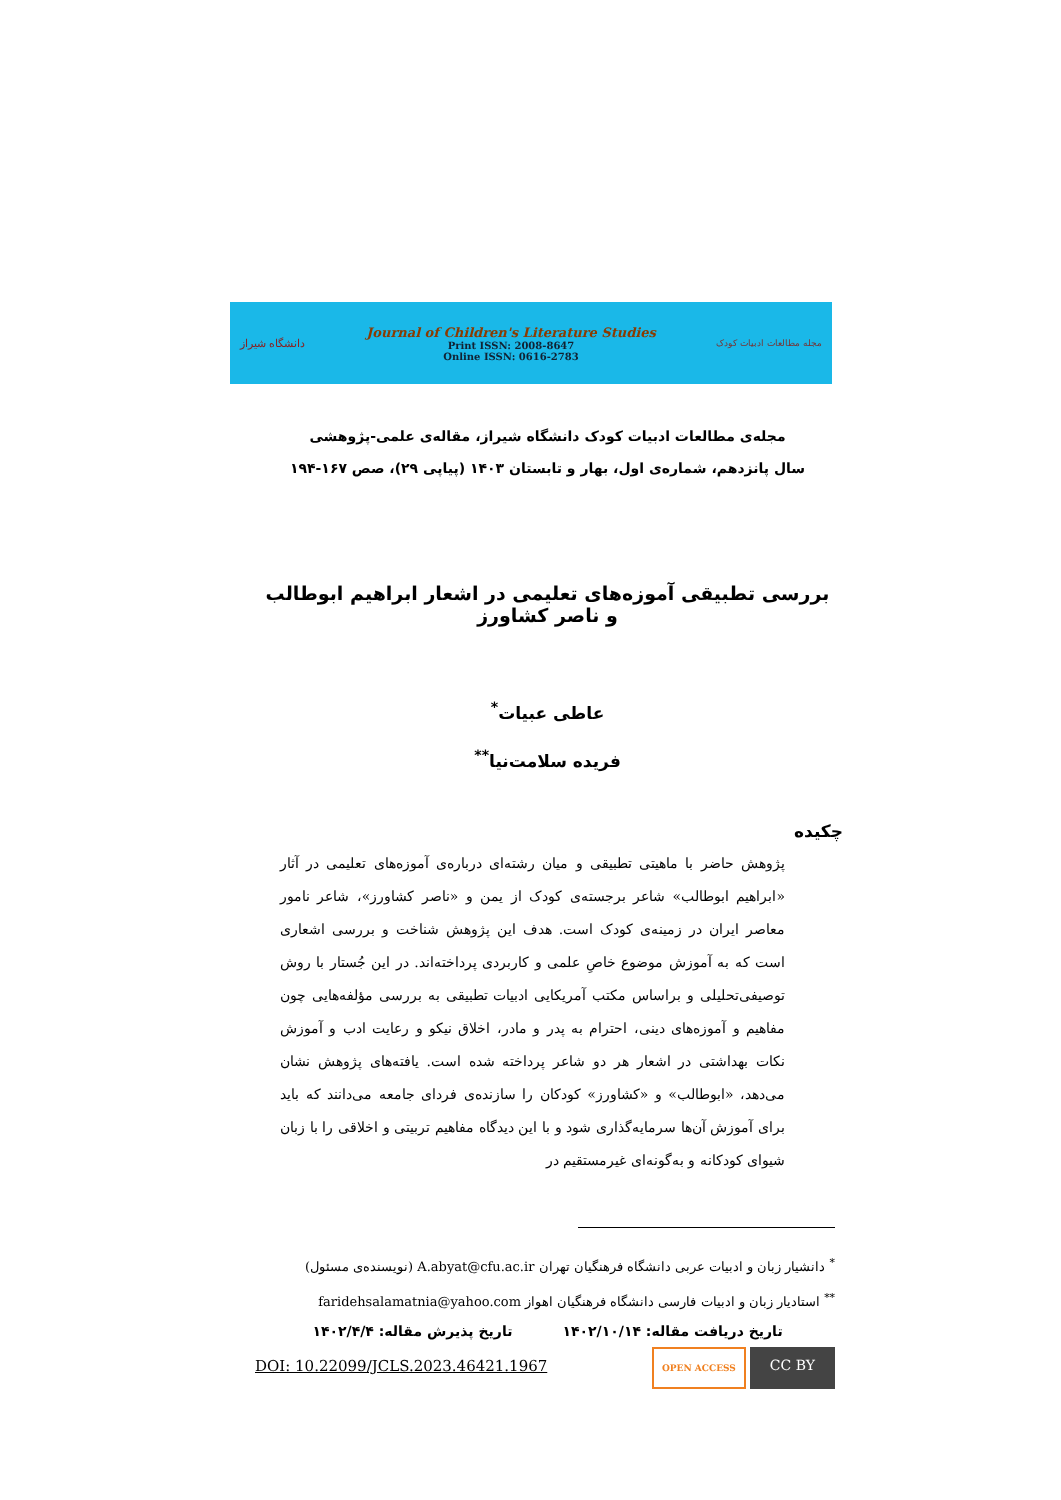دانشگاه شیراز
Journal of Children's Literature Studies
Print ISSN: 2008-8647
Online ISSN: 0616-2783
مجله مطالعات ادبیات کودک
مجله‌ی مطالعات ادبیات کودک دانشگاه شیراز، مقاله‌ی علمی-پژوهشی
سال پانزدهم، شماره‌ی اول، بهار و تابستان ۱۴۰۳ (پیاپی ۲۹)، صص ۱۶۷-۱۹۴
بررسی تطبیقی آموزه‌های تعلیمی در اشعار ابراهیم ابوطالب و ناصر کشاورز
عاطی عبیات<sup>*</sup>
فریده سلامت‌نیا<sup>**</sup>
چکیده
پژوهش حاضر با ماهیتی تطبیقی و میان رشته‌ای درباره‌ی آموزه‌های تعلیمی در آثار «ابراهیم ابوطالب» شاعر برجسته‌ی کودک از یمن و «ناصر کشاورز»، شاعر نامور معاصر ایران در زمینه‌ی کودک است. هدف این پژوهش شناخت و بررسی اشعاری است که به آموزش موضوع خاصِ علمی و کاربردی پرداخته‌اند. در این جُستار با روش توصیفی‌تحلیلی و براساس مکتب آمریکایی ادبیات تطبیقی به بررسی مؤلفه‌هایی چون مفاهیم و آموزه‌های دینی، احترام به پدر و مادر، اخلاق نیکو و رعایت ادب و آموزش نکات بهداشتی در اشعار هر دو شاعر پرداخته شده است. یافته‌های پژوهش نشان می‌دهد، «ابوطالب» و «کشاورز» کودکان را سازنده‌ی فردای جامعه می‌دانند که باید برای آموزش آن‌ها سرمایه‌گذاری شود و با این دیدگاه مفاهیم تربیتی و اخلاقی را با زبان شیوای کودکانه و به‌گونه‌ای غیرمستقیم در
<sup>*</sup> دانشیار زبان و ادبیات عربی دانشگاه فرهنگیان تهران A.abyat@cfu.ac.ir (نویسنده‌ی مسئول)
<sup>**</sup> استادیار زبان و ادبیات فارسی دانشگاه فرهنگیان اهواز faridehsalamatnia@yahoo.com
تاریخ دریافت مقاله: ۱۴۰۲/۱۰/۱۴ تاریخ پذیرش مقاله: ۱۴۰۲/۴/۴
DOI: 10.22099/JCLS.2023.46421.1967
OPEN ACCESS
CC BY